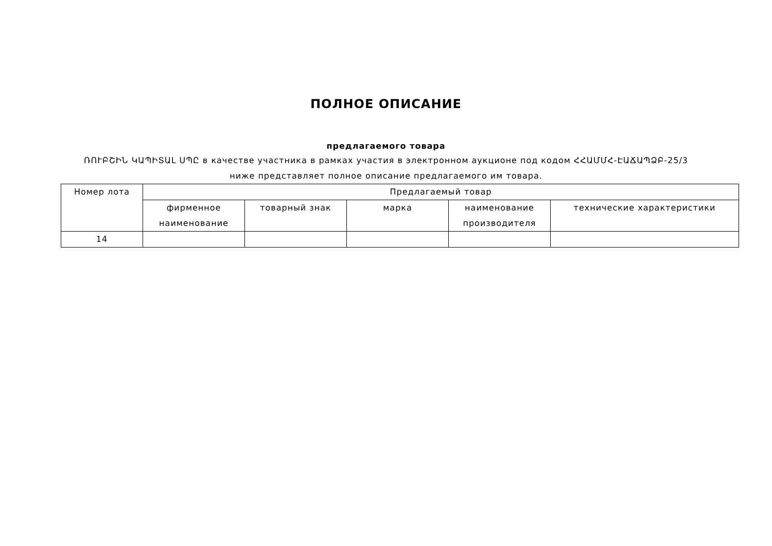ПОЛНОЕ ОПИСАНИЕ
предлагаемого товара
ՌՈՒԲՇԻՆ ԿԱՊԻՏԱԼ ՍՊԸ в качестве участника в рамках участия в электронном аукционе под кодом ՀՀԱՄՄՀ-ԷԱՃԱՊՁԲ-25/3
ниже представляет полное описание предлагаемого им товара.
| Номер лота | Предлагаемый товар | | | | |
| --- | --- | --- | --- | --- | --- |
| | фирменное наименование | товарный знак | марка | наименование производителя | технические характеристики |
| 14 | | | | | |